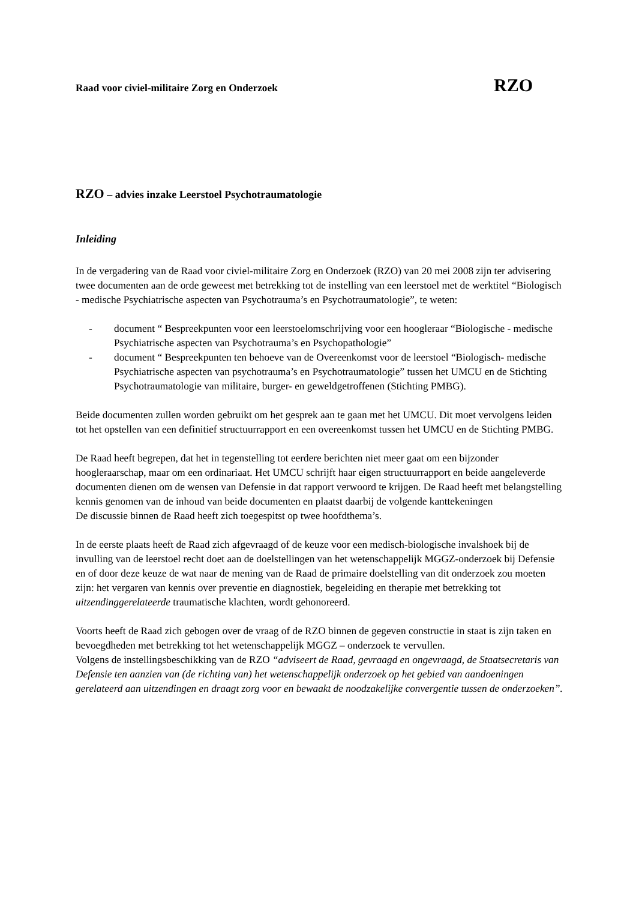Raad voor civiel-militaire Zorg en Onderzoek RZO
RZO – advies inzake Leerstoel Psychotraumatologie
Inleiding
In de vergadering van de Raad voor civiel-militaire Zorg en Onderzoek (RZO) van 20 mei 2008 zijn ter advisering twee documenten aan de orde geweest met betrekking tot de instelling van een leerstoel met de werktitel “Biologisch - medische Psychiatrische aspecten van Psychotrauma’s en Psychotraumatologie”, te weten:
- document “ Bespreekpunten voor een leerstoelomschrijving voor een hoogleraar “Biologische - medische Psychiatrische aspecten van Psychotrauma’s en Psychopathologie”
- document “ Bespreekpunten ten behoeve van de Overeenkomst voor de leerstoel “Biologisch- medische Psychiatrische aspecten van psychotrauma’s en Psychotraumatologie” tussen het UMCU en de Stichting Psychotraumatologie van militaire, burger- en geweldgetroffenen (Stichting PMBG).
Beide documenten zullen worden gebruikt om het gesprek aan te gaan met het UMCU. Dit moet vervolgens leiden tot het opstellen van een definitief structuurrapport en een overeenkomst tussen het UMCU en de Stichting PMBG.
De Raad heeft begrepen, dat het in tegenstelling tot eerdere berichten niet meer gaat om een bijzonder hoogleraarschap, maar om een ordinariaat. Het UMCU schrijft haar eigen structuurrapport en beide aangeleverde documenten dienen om de wensen van Defensie in dat rapport verwoord te krijgen. De Raad heeft met belangstelling kennis genomen van de inhoud van beide documenten en plaatst daarbij de volgende kanttekeningen
De discussie binnen de Raad heeft zich toegespitst op twee hoofdthema’s.
In de eerste plaats heeft de Raad zich afgevraagd of de keuze voor een medisch-biologische invalshoek bij de invulling van de leerstoel recht doet aan de doelstellingen van het wetenschappelijk MGGZ-onderzoek bij Defensie en of door deze keuze de wat naar de mening van de Raad de primaire doelstelling van dit onderzoek zou moeten zijn: het vergaren van kennis over preventie en diagnostiek, begeleiding en therapie met betrekking tot uitzendinggerelateerde traumatische klachten, wordt gehonoreerd.
Voorts heeft de Raad zich gebogen over de vraag of de RZO binnen de gegeven constructie in staat is zijn taken en bevoegdheden met betrekking tot het wetenschappelijk MGGZ – onderzoek te vervullen.
Volgens de instellingsbeschikking van de RZO “adviseert de Raad, gevraagd en ongevraagd, de Staatsecretaris van Defensie ten aanzien van (de richting van) het wetenschappelijk onderzoek op het gebied van aandoeningen gerelateerd aan uitzendingen en draagt zorg voor en bewaakt de noodzakelijke convergentie tussen de onderzoeken”.